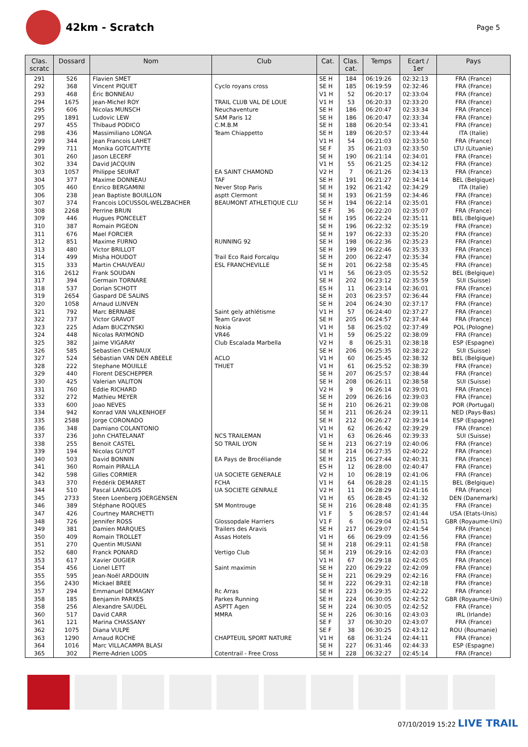42km - Scratch
Page 5
| Clas. scratc | Dossard | Nom | Club | Cat. | Clas. cat. | Temps | Ecart / 1er | Pays |
| --- | --- | --- | --- | --- | --- | --- | --- | --- |
| 291 | 526 | Flavien SMET | | SE H | 184 | 06:19:26 | 02:32:13 | FRA (France) |
| 292 | 368 | Vincent PIQUET | Cyclo royans cross | SE H | 185 | 06:19:59 | 02:32:46 | FRA (France) |
| 293 | 468 | Éric BONNEAU | | V1 H | 52 | 06:20:17 | 02:33:04 | FRA (France) |
| 294 | 1675 | Jean-Michel ROY | TRAIL CLUB VAL DE LOUE | V1 H | 53 | 06:20:33 | 02:33:20 | FRA (France) |
| 295 | 606 | Nicolas MUNSCH | Neuchaventure | SE H | 186 | 06:20:47 | 02:33:34 | FRA (France) |
| 295 | 1891 | Ludovic LEW | SAM Paris 12 | SE H | 186 | 06:20:47 | 02:33:34 | FRA (France) |
| 297 | 455 | Thibaud PODICO | C.M.B.M | SE H | 188 | 06:20:54 | 02:33:41 | FRA (France) |
| 298 | 436 | Massimiliano LONGA | Team Chiappetto | SE H | 189 | 06:20:57 | 02:33:44 | ITA (Italie) |
| 299 | 344 | Jean Francois LAHET | | V1 H | 54 | 06:21:03 | 02:33:50 | FRA (France) |
| 299 | 711 | Monika GOTCAITYTE | | SE F | 35 | 06:21:03 | 02:33:50 | LTU (Lituanie) |
| 301 | 260 | Jason LECERF | | SE H | 190 | 06:21:14 | 02:34:01 | FRA (France) |
| 302 | 334 | David JACQUIN | | V1 H | 55 | 06:21:25 | 02:34:12 | FRA (France) |
| 303 | 1057 | Philippe SEURAT | EA SAINT CHAMOND | V2 H | 7 | 06:21:26 | 02:34:13 | FRA (France) |
| 304 | 377 | Maxime DONNEAU | TAF | SE H | 191 | 06:21:27 | 02:34:14 | BEL (Belgique) |
| 305 | 460 | Enrico BERGAMINI | Never Stop Paris | SE H | 192 | 06:21:42 | 02:34:29 | ITA (Italie) |
| 306 | 238 | Jean Baptiste BOUILLON | asptt Clermont | SE H | 193 | 06:21:59 | 02:34:46 | FRA (France) |
| 307 | 374 | Francois LOCUSSOL-WELZBACHER | BEAUMONT ATHLETIQUE CLU | SE H | 194 | 06:22:14 | 02:35:01 | FRA (France) |
| 308 | 2268 | Perrine BRUN | | SE F | 36 | 06:22:20 | 02:35:07 | FRA (France) |
| 309 | 446 | Hugues PONCELET | | SE H | 195 | 06:22:24 | 02:35:11 | BEL (Belgique) |
| 310 | 387 | Romain PIGEON | | SE H | 196 | 06:22:32 | 02:35:19 | FRA (France) |
| 311 | 676 | Mael FORCIER | | SE H | 197 | 06:22:33 | 02:35:20 | FRA (France) |
| 312 | 851 | Maxime FURNO | RUNNING 92 | SE H | 198 | 06:22:36 | 02:35:23 | FRA (France) |
| 313 | 480 | Victor BRILLOT | | SE H | 199 | 06:22:46 | 02:35:33 | FRA (France) |
| 314 | 499 | Misha HOUDOT | Trail Eco Raid Forcalqu | SE H | 200 | 06:22:47 | 02:35:34 | FRA (France) |
| 315 | 333 | Martin CHAUVEAU | ESL FRANCHEVILLE | SE H | 201 | 06:22:58 | 02:35:45 | FRA (France) |
| 316 | 2612 | Frank SOUDAN | | V1 H | 56 | 06:23:05 | 02:35:52 | BEL (Belgique) |
| 317 | 394 | Germain TORNARE | | SE H | 202 | 06:23:12 | 02:35:59 | SUI (Suisse) |
| 318 | 537 | Dorian SCHOTT | | ES H | 11 | 06:23:14 | 02:36:01 | FRA (France) |
| 319 | 2654 | Gaspard DE SALINS | | SE H | 203 | 06:23:57 | 02:36:44 | FRA (France) |
| 320 | 1058 | Arnaud LUNVEN | | SE H | 204 | 06:24:30 | 02:37:17 | FRA (France) |
| 321 | 792 | Marc BERNABE | Saint gely athlétisme | V1 H | 57 | 06:24:40 | 02:37:27 | FRA (France) |
| 322 | 737 | Victor GRAVOT | Team Gravot | SE H | 205 | 06:24:57 | 02:37:44 | FRA (France) |
| 323 | 225 | Adam BUCZYNSKI | Nokia | V1 H | 58 | 06:25:02 | 02:37:49 | POL (Pologne) |
| 324 | 448 | Nicolas RAYMOND | VR46 | V1 H | 59 | 06:25:22 | 02:38:09 | FRA (France) |
| 325 | 382 | Jaime VIGARAY | Club Escalada Marbella | V2 H | 8 | 06:25:31 | 02:38:18 | ESP (Espagne) |
| 326 | 585 | Sebastien CHENAUX | | SE H | 206 | 06:25:35 | 02:38:22 | SUI (Suisse) |
| 327 | 524 | Sébastian VAN DEN ABEELE | ACLO | V1 H | 60 | 06:25:45 | 02:38:32 | BEL (Belgique) |
| 328 | 222 | Stephane MOUILLE | THUET | V1 H | 61 | 06:25:52 | 02:38:39 | FRA (France) |
| 329 | 440 | Florent DESCHEPPER | | SE H | 207 | 06:25:57 | 02:38:44 | FRA (France) |
| 330 | 425 | Valerian VALITON | | SE H | 208 | 06:26:11 | 02:38:58 | SUI (Suisse) |
| 331 | 760 | Eddie RICHARD | | V2 H | 9 | 06:26:14 | 02:39:01 | FRA (France) |
| 332 | 272 | Mathieu MEYER | | SE H | 209 | 06:26:16 | 02:39:03 | FRA (France) |
| 333 | 600 | Joao NEVES | | SE H | 210 | 06:26:21 | 02:39:08 | POR (Portugal) |
| 334 | 942 | Konrad VAN VALKENHOEF | | SE H | 211 | 06:26:24 | 02:39:11 | NED (Pays-Bas) |
| 335 | 2588 | Jorge CORONADO | | SE H | 212 | 06:26:27 | 02:39:14 | ESP (Espagne) |
| 336 | 348 | Damiano COLANTONIO | | V1 H | 62 | 06:26:42 | 02:39:29 | FRA (France) |
| 337 | 236 | John CHATELANAT | NCS TRAILEMAN | V1 H | 63 | 06:26:46 | 02:39:33 | SUI (Suisse) |
| 338 | 255 | Benoit CASTEL | SO TRAIL LYON | SE H | 213 | 06:27:19 | 02:40:06 | FRA (France) |
| 339 | 194 | Nicolas GUYOT | | SE H | 214 | 06:27:35 | 02:40:22 | FRA (France) |
| 340 | 503 | David BONNIN | EA Pays de Brocéliande | SE H | 215 | 06:27:44 | 02:40:31 | FRA (France) |
| 341 | 360 | Romain PIRALLA | | ES H | 12 | 06:28:00 | 02:40:47 | FRA (France) |
| 342 | 598 | Gilles CORMIER | UA SOCIETE GENERALE | V2 H | 10 | 06:28:19 | 02:41:06 | FRA (France) |
| 343 | 370 | Frédérik DEMARET | FCHA | V1 H | 64 | 06:28:28 | 02:41:15 | BEL (Belgique) |
| 344 | 510 | Pascal LANGLOIS | UA SOCIETE GENRALE | V2 H | 11 | 06:28:29 | 02:41:16 | FRA (France) |
| 345 | 2733 | Steen Loenberg JOERGENSEN | | V1 H | 65 | 06:28:45 | 02:41:32 | DEN (Danemark) |
| 346 | 389 | Stéphane ROQUES | SM Montrouge | SE H | 216 | 06:28:48 | 02:41:35 | FRA (France) |
| 347 | 426 | Courtney MARCHETTI | | V1 F | 5 | 06:28:57 | 02:41:44 | USA (Etats-Unis) |
| 348 | 726 | Jennifer ROSS | Glossopdale Harriers | V1 F | 6 | 06:29:04 | 02:41:51 | GBR (Royaume-Uni) |
| 349 | 381 | Damien MARQUES | Trailers des Aravis | SE H | 217 | 06:29:07 | 02:41:54 | FRA (France) |
| 350 | 409 | Romain TROLLET | Assas Hotels | V1 H | 66 | 06:29:09 | 02:41:56 | FRA (France) |
| 351 | 270 | Quentin MUSIANI | | SE H | 218 | 06:29:11 | 02:41:58 | FRA (France) |
| 352 | 680 | Franck PONARD | Vertigo Club | SE H | 219 | 06:29:16 | 02:42:03 | FRA (France) |
| 353 | 617 | Xavier OUGIER | | V1 H | 67 | 06:29:18 | 02:42:05 | FRA (France) |
| 354 | 456 | Lionel LETT | Saint maximin | SE H | 220 | 06:29:22 | 02:42:09 | FRA (France) |
| 355 | 595 | Jean-Noël ARDOUIN | | SE H | 221 | 06:29:29 | 02:42:16 | FRA (France) |
| 356 | 2430 | Mickael BREE | | SE H | 222 | 06:29:31 | 02:42:18 | FRA (France) |
| 357 | 294 | Emmanuel DEMAGNY | Rc Arras | SE H | 223 | 06:29:35 | 02:42:22 | FRA (France) |
| 358 | 185 | Benjamin PARKES | Parkes Running | SE H | 224 | 06:30:05 | 02:42:52 | GBR (Royaume-Uni) |
| 358 | 256 | Alexandre SAUDEL | ASPTT Agen | SE H | 224 | 06:30:05 | 02:42:52 | FRA (France) |
| 360 | 517 | David CARR | MMRA | SE H | 226 | 06:30:16 | 02:43:03 | IRL (Irlande) |
| 361 | 121 | Marina CHASSANY | | SE F | 37 | 06:30:20 | 02:43:07 | FRA (France) |
| 362 | 1075 | Diana VULPE | | SE F | 38 | 06:30:25 | 02:43:12 | ROU (Roumanie) |
| 363 | 1290 | Arnaud ROCHE | CHAPTEUIL SPORT NATURE | V1 H | 68 | 06:31:24 | 02:44:11 | FRA (France) |
| 364 | 1016 | Marc VILLACAMPA BLASI | | SE H | 227 | 06:31:46 | 02:44:33 | ESP (Espagne) |
| 365 | 302 | Pierre-Adrien LODS | Cotentrail - Free Cross | SE H | 228 | 06:32:27 | 02:45:14 | FRA (France) |
07/10/2019 15:22 LIVE TRAIL